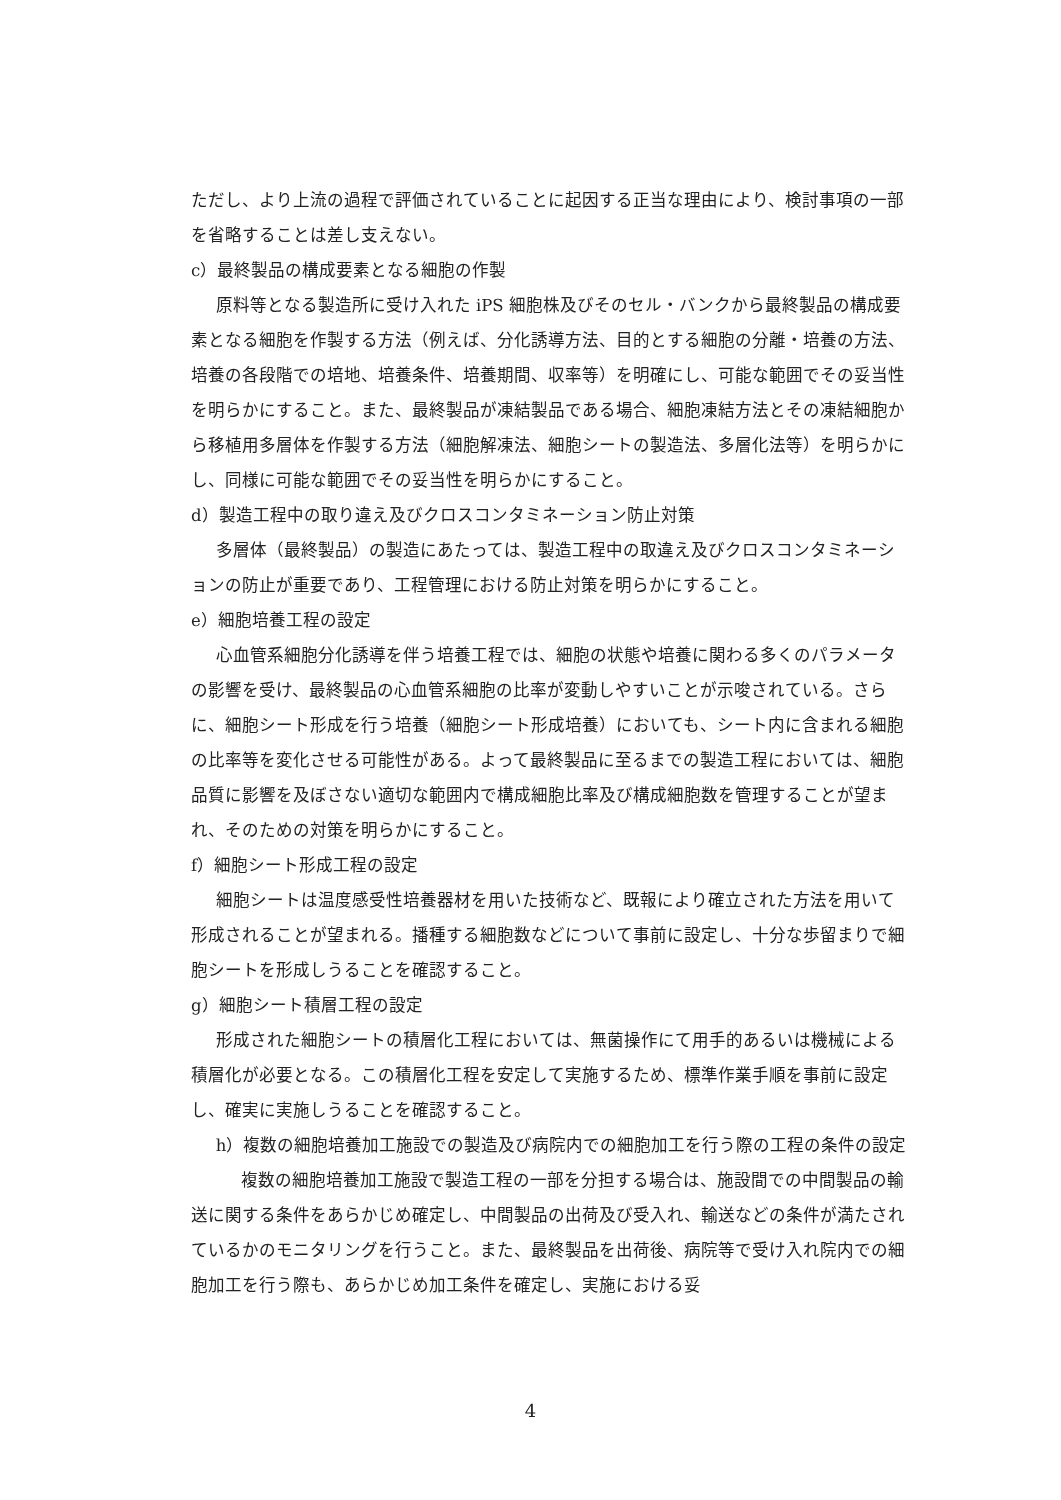ただし、より上流の過程で評価されていることに起因する正当な理由により、検討事項の一部を省略することは差し支えない。
c）最終製品の構成要素となる細胞の作製
原料等となる製造所に受け入れた iPS 細胞株及びそのセル・バンクから最終製品の構成要素となる細胞を作製する方法（例えば、分化誘導方法、目的とする細胞の分離・培養の方法、培養の各段階での培地、培養条件、培養期間、収率等）を明確にし、可能な範囲でその妥当性を明らかにすること。また、最終製品が凍結製品である場合、細胞凍結方法とその凍結細胞から移植用多層体を作製する方法（細胞解凍法、細胞シートの製造法、多層化法等）を明らかにし、同様に可能な範囲でその妥当性を明らかにすること。
d）製造工程中の取り違え及びクロスコンタミネーション防止対策
多層体（最終製品）の製造にあたっては、製造工程中の取違え及びクロスコンタミネーションの防止が重要であり、工程管理における防止対策を明らかにすること。
e）細胞培養工程の設定
心血管系細胞分化誘導を伴う培養工程では、細胞の状態や培養に関わる多くのパラメータの影響を受け、最終製品の心血管系細胞の比率が変動しやすいことが示唆されている。さらに、細胞シート形成を行う培養（細胞シート形成培養）においても、シート内に含まれる細胞の比率等を変化させる可能性がある。よって最終製品に至るまでの製造工程においては、細胞品質に影響を及ぼさない適切な範囲内で構成細胞比率及び構成細胞数を管理することが望まれ、そのための対策を明らかにすること。
f）細胞シート形成工程の設定
細胞シートは温度感受性培養器材を用いた技術など、既報により確立された方法を用いて形成されることが望まれる。播種する細胞数などについて事前に設定し、十分な歩留まりで細胞シートを形成しうることを確認すること。
g）細胞シート積層工程の設定
形成された細胞シートの積層化工程においては、無菌操作にて用手的あるいは機械による積層化が必要となる。この積層化工程を安定して実施するため、標準作業手順を事前に設定し、確実に実施しうることを確認すること。
h）複数の細胞培養加工施設での製造及び病院内での細胞加工を行う際の工程の条件の設定
複数の細胞培養加工施設で製造工程の一部を分担する場合は、施設間での中間製品の輸送に関する条件をあらかじめ確定し、中間製品の出荷及び受入れ、輸送などの条件が満たされているかのモニタリングを行うこと。また、最終製品を出荷後、病院等で受け入れ院内での細胞加工を行う際も、あらかじめ加工条件を確定し、実施における妥
4